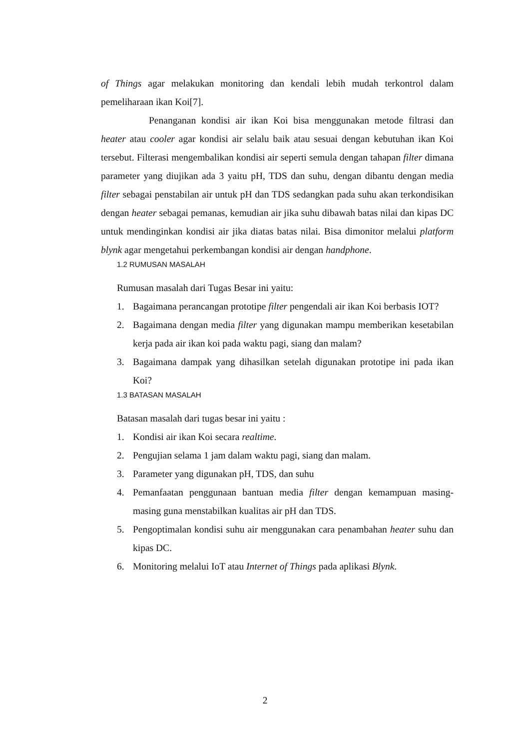of Things agar melakukan monitoring dan kendali lebih mudah terkontrol dalam pemeliharaan ikan Koi[7].
Penanganan kondisi air ikan Koi bisa menggunakan metode filtrasi dan heater atau cooler agar kondisi air selalu baik atau sesuai dengan kebutuhan ikan Koi tersebut. Filterasi mengembalikan kondisi air seperti semula dengan tahapan filter dimana parameter yang diujikan ada 3 yaitu pH, TDS dan suhu, dengan dibantu dengan media filter sebagai penstabilan air untuk pH dan TDS sedangkan pada suhu akan terkondisikan dengan heater sebagai pemanas, kemudian air jika suhu dibawah batas nilai dan kipas DC untuk mendinginkan kondisi air jika diatas batas nilai. Bisa dimonitor melalui platform blynk agar mengetahui perkembangan kondisi air dengan handphone.
1.2 RUMUSAN MASALAH
Rumusan masalah dari Tugas Besar ini yaitu:
1. Bagaimana perancangan prototipe filter pengendali air ikan Koi berbasis IOT?
2. Bagaimana dengan media filter yang digunakan mampu memberikan kesetabilan kerja pada air ikan koi pada waktu pagi, siang dan malam?
3. Bagaimana dampak yang dihasilkan setelah digunakan prototipe ini pada ikan Koi?
1.3 BATASAN MASALAH
Batasan masalah dari tugas besar ini yaitu :
1. Kondisi air ikan Koi secara realtime.
2. Pengujian selama 1 jam dalam waktu pagi, siang dan malam.
3. Parameter yang digunakan pH, TDS, dan suhu
4. Pemanfaatan penggunaan bantuan media filter dengan kemampuan masing-masing guna menstabilkan kualitas air pH dan TDS.
5. Pengoptimalan kondisi suhu air menggunakan cara penambahan heater suhu dan kipas DC.
6. Monitoring melalui IoT atau Internet of Things pada aplikasi Blynk.
2